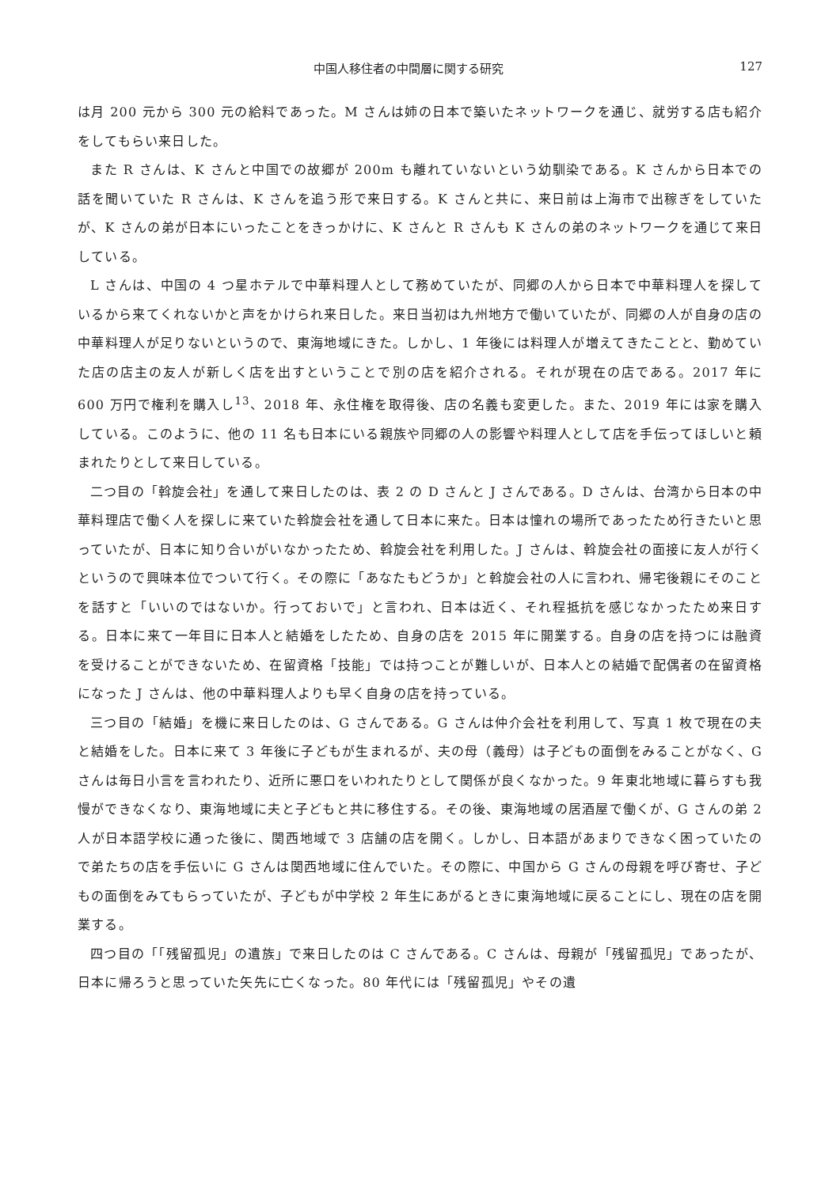中国人移住者の中間層に関する研究 127
は月 200 元から 300 元の給料であった。M さんは姉の日本で築いたネットワークを通じ、就労する店も紹介をしてもらい来日した。
また R さんは、K さんと中国での故郷が 200m も離れていないという幼馴染である。K さんから日本での話を聞いていた R さんは、K さんを追う形で来日する。K さんと共に、来日前は上海市で出稼ぎをしていたが、K さんの弟が日本にいったことをきっかけに、K さんと R さんも K さんの弟のネットワークを通じて来日している。
L さんは、中国の 4 つ星ホテルで中華料理人として務めていたが、同郷の人から日本で中華料理人を探しているから来てくれないかと声をかけられ来日した。来日当初は九州地方で働いていたが、同郷の人が自身の店の中華料理人が足りないというので、東海地域にきた。しかし、1 年後には料理人が増えてきたことと、勤めていた店の店主の友人が新しく店を出すということで別の店を紹介される。それが現在の店である。2017 年に 600 万円で権利を購入し<sup>13</sup>、2018 年、永住権を取得後、店の名義も変更した。また、2019 年には家を購入している。このように、他の 11 名も日本にいる親族や同郷の人の影響や料理人として店を手伝ってほしいと頼まれたりとして来日している。
二つ目の「斡旋会社」を通して来日したのは、表 2 の D さんと J さんである。D さんは、台湾から日本の中華料理店で働く人を探しに来ていた斡旋会社を通して日本に来た。日本は憧れの場所であったため行きたいと思っていたが、日本に知り合いがいなかったため、斡旋会社を利用した。J さんは、斡旋会社の面接に友人が行くというので興味本位でついて行く。その際に「あなたもどうか」と斡旋会社の人に言われ、帰宅後親にそのことを話すと「いいのではないか。行っておいで」と言われ、日本は近く、それ程抵抗を感じなかったため来日する。日本に来て一年目に日本人と結婚をしたため、自身の店を 2015 年に開業する。自身の店を持つには融資を受けることができないため、在留資格「技能」では持つことが難しいが、日本人との結婚で配偶者の在留資格になった J さんは、他の中華料理人よりも早く自身の店を持っている。
三つ目の「結婚」を機に来日したのは、G さんである。G さんは仲介会社を利用して、写真 1 枚で現在の夫と結婚をした。日本に来て 3 年後に子どもが生まれるが、夫の母（義母）は子どもの面倒をみることがなく、G さんは毎日小言を言われたり、近所に悪口をいわれたりとして関係が良くなかった。9 年東北地域に暮らすも我慢ができなくなり、東海地域に夫と子どもと共に移住する。その後、東海地域の居酒屋で働くが、G さんの弟 2 人が日本語学校に通った後に、関西地域で 3 店舗の店を開く。しかし、日本語があまりできなく困っていたので弟たちの店を手伝いに G さんは関西地域に住んでいた。その際に、中国から G さんの母親を呼び寄せ、子どもの面倒をみてもらっていたが、子どもが中学校 2 年生にあがるときに東海地域に戻ることにし、現在の店を開業する。
四つ目の「「残留孤児」の遺族」で来日したのは C さんである。C さんは、母親が「残留孤児」であったが、日本に帰ろうと思っていた矢先に亡くなった。80 年代には「残留孤児」やその遺